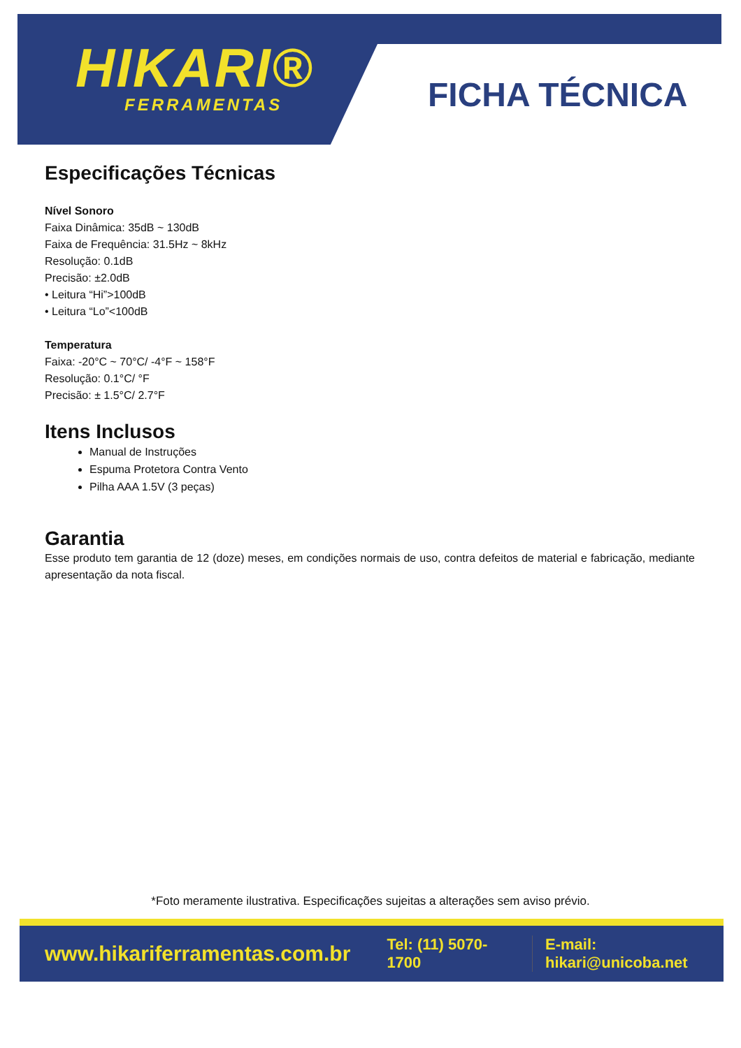HIKARI®
FERRAMENTAS
FICHA TÉCNICA
Especificações Técnicas
Nível Sonoro
Faixa Dinâmica: 35dB ~ 130dB
Faixa de Frequência: 31.5Hz ~ 8kHz
Resolução: 0.1dB
Precisão: ±2.0dB
• Leitura “Hi”>100dB
• Leitura “Lo”<100dB
Temperatura
Faixa: -20°C ~ 70°C/ -4°F ~ 158°F
Resolução: 0.1°C/ °F
Precisão: ± 1.5°C/ 2.7°F
Itens Inclusos
Manual de Instruções
Espuma Protetora Contra Vento
Pilha AAA 1.5V (3 peças)
Garantia
Esse produto tem garantia de 12 (doze) meses, em condições normais de uso, contra defeitos de material e fabricação, mediante apresentação da nota fiscal.
*Foto meramente ilustrativa. Especificações sujeitas a alterações sem aviso prévio.
www.hikariferramentas.com.br Tel: (11) 5070-1700 E-mail: hikari@unicoba.net